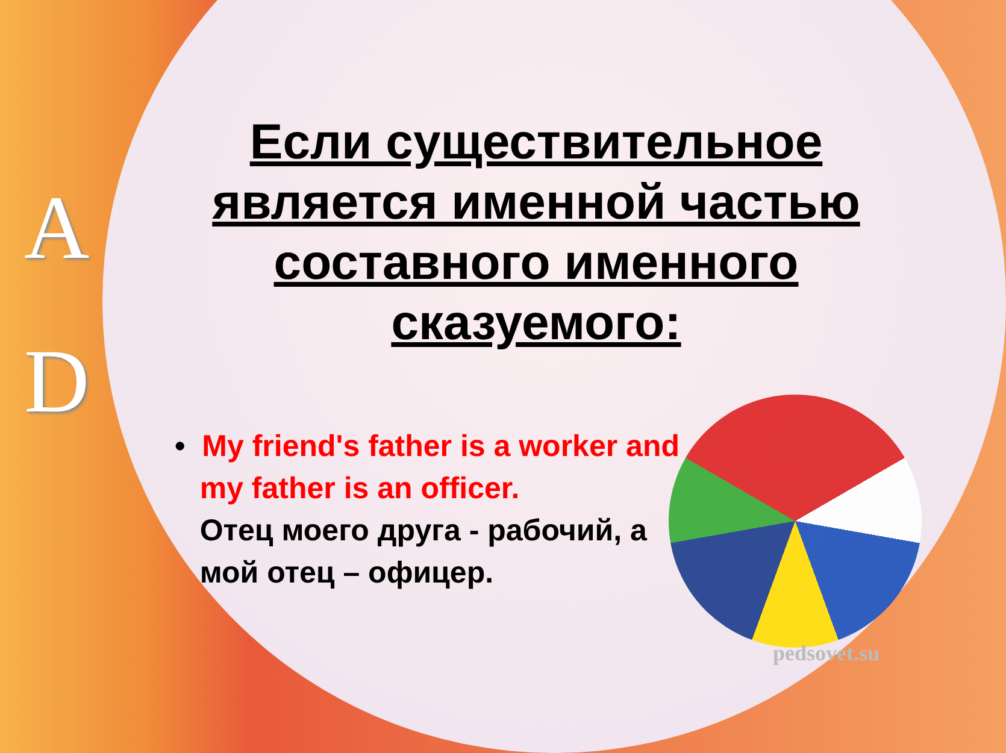A
D
Если существительное является именной частью составного именного сказуемого:
• My friend's father is a worker and
my father is an officer.
Отец моего друга - рабочий, а
мой отец – офицер.
pedsovet.su